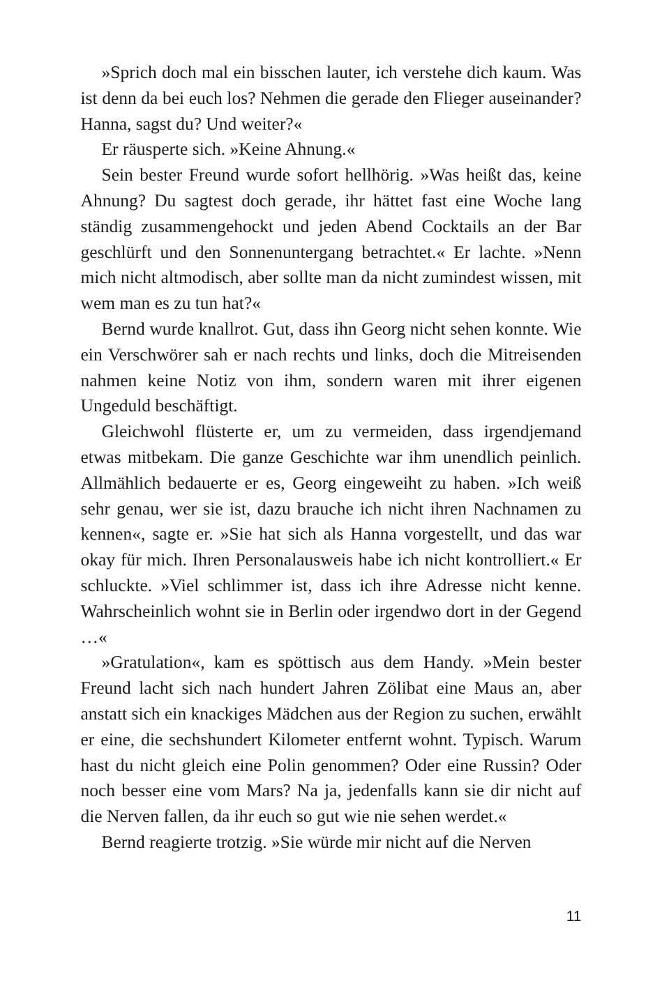»Sprich doch mal ein bisschen lauter, ich verstehe dich kaum. Was ist denn da bei euch los? Nehmen die gerade den Flieger auseinander? Hanna, sagst du? Und weiter?«
Er räusperte sich. »Keine Ahnung.«
Sein bester Freund wurde sofort hellhörig. »Was heißt das, keine Ahnung? Du sagtest doch gerade, ihr hättet fast eine Woche lang ständig zusammengehockt und jeden Abend Cocktails an der Bar geschlürft und den Sonnenuntergang betrachtet.« Er lachte. »Nenn mich nicht altmodisch, aber sollte man da nicht zumindest wissen, mit wem man es zu tun hat?«
Bernd wurde knallrot. Gut, dass ihn Georg nicht sehen konnte. Wie ein Verschwörer sah er nach rechts und links, doch die Mitreisenden nahmen keine Notiz von ihm, sondern waren mit ihrer eigenen Ungeduld beschäftigt.
Gleichwohl flüsterte er, um zu vermeiden, dass irgendjemand etwas mitbekam. Die ganze Geschichte war ihm unendlich peinlich. Allmählich bedauerte er es, Georg eingeweiht zu haben. »Ich weiß sehr genau, wer sie ist, dazu brauche ich nicht ihren Nachnamen zu kennen«, sagte er. »Sie hat sich als Hanna vorgestellt, und das war okay für mich. Ihren Personalausweis habe ich nicht kontrolliert.« Er schluckte. »Viel schlimmer ist, dass ich ihre Adresse nicht kenne. Wahrscheinlich wohnt sie in Berlin oder irgendwo dort in der Gegend …«
»Gratulation«, kam es spöttisch aus dem Handy. »Mein bester Freund lacht sich nach hundert Jahren Zölibat eine Maus an, aber anstatt sich ein knackiges Mädchen aus der Region zu suchen, erwählt er eine, die sechshundert Kilometer entfernt wohnt. Typisch. Warum hast du nicht gleich eine Polin genommen? Oder eine Russin? Oder noch besser eine vom Mars? Na ja, jedenfalls kann sie dir nicht auf die Nerven fallen, da ihr euch so gut wie nie sehen werdet.«
Bernd reagierte trotzig. »Sie würde mir nicht auf die Nerven
11